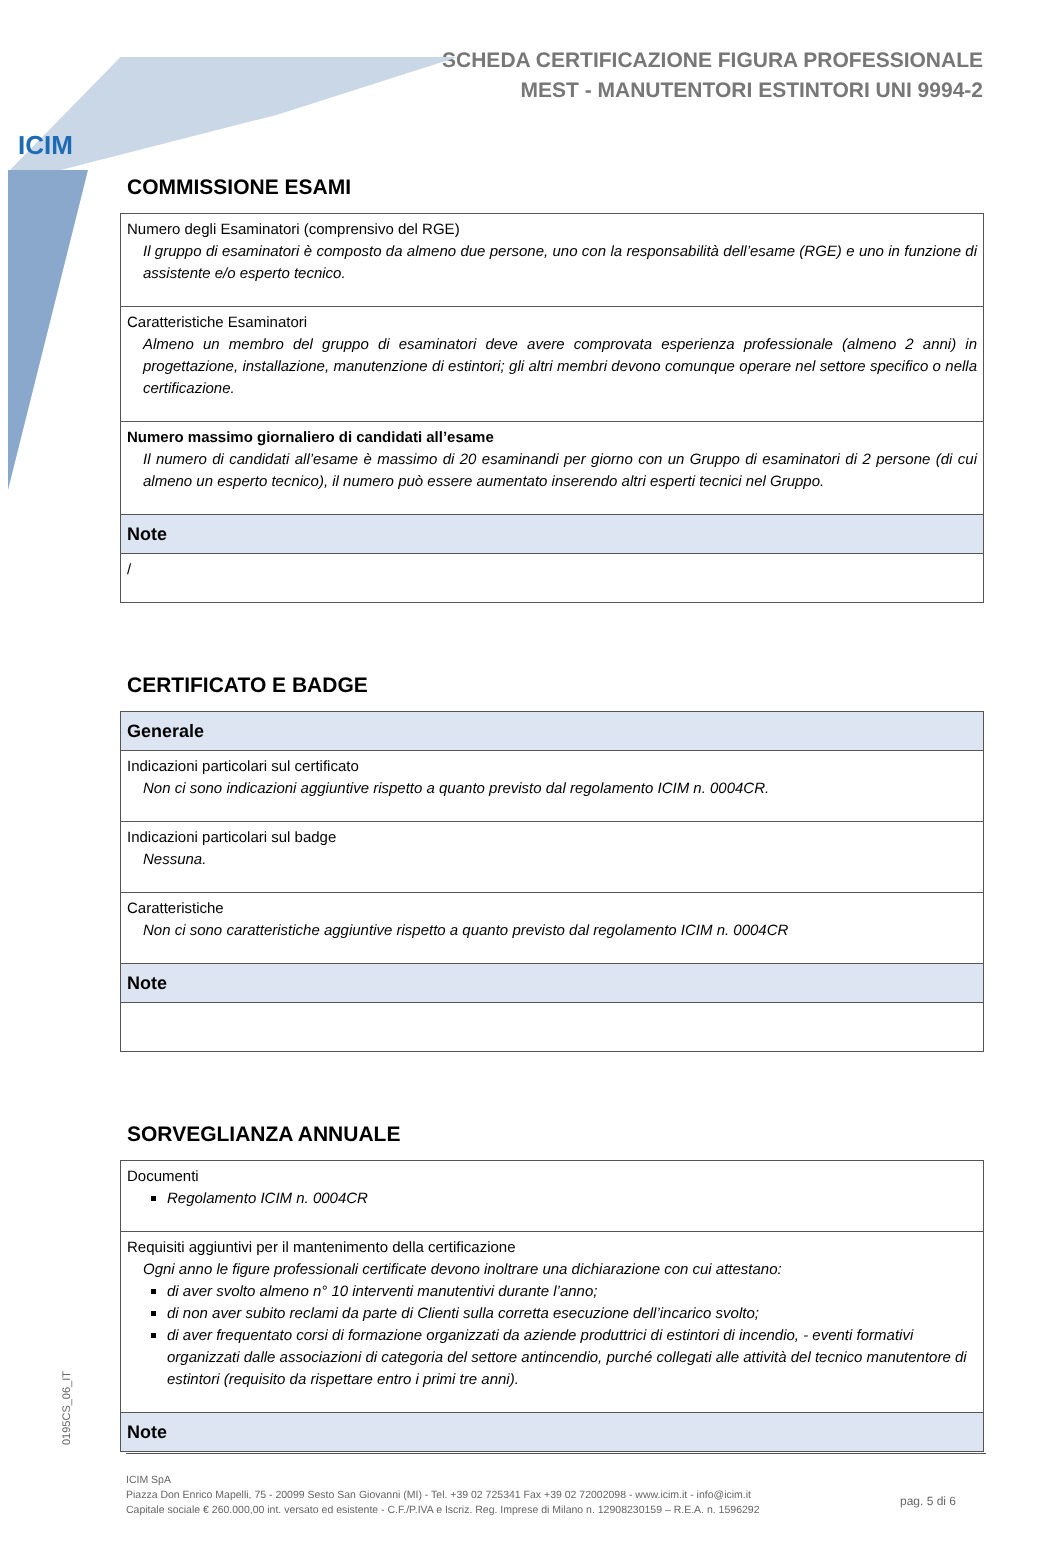ICIM
SCHEDA CERTIFICAZIONE FIGURA PROFESSIONALE
MEST - MANUTENTORI ESTINTORI UNI 9994-2
COMMISSIONE ESAMI
| Numero degli Esaminatori (comprensivo del RGE) Il gruppo di esaminatori è composto da almeno due persone, uno con la responsabilità dell’esame (RGE) e uno in funzione di assistente e/o esperto tecnico. |
| Caratteristiche Esaminatori Almeno un membro del gruppo di esaminatori deve avere comprovata esperienza professionale (almeno 2 anni) in progettazione, installazione, manutenzione di estintori; gli altri membri devono comunque operare nel settore specifico o nella certificazione. |
| Numero massimo giornaliero di candidati all’esame Il numero di candidati all’esame è massimo di 20 esaminandi per giorno con un Gruppo di esaminatori di 2 persone (di cui almeno un esperto tecnico), il numero può essere aumentato inserendo altri esperti tecnici nel Gruppo. |
| Note |
| / |
CERTIFICATO E BADGE
| Generale |
| Indicazioni particolari sul certificato Non ci sono indicazioni aggiuntive rispetto a quanto previsto dal regolamento ICIM n. 0004CR. |
| Indicazioni particolari sul badge Nessuna. |
| Caratteristiche Non ci sono caratteristiche aggiuntive rispetto a quanto previsto dal regolamento ICIM n. 0004CR |
| Note |
SORVEGLIANZA ANNUALE
| Documenti Regolamento ICIM n. 0004CR |
| Requisiti aggiuntivi per il mantenimento della certificazione Ogni anno le figure professionali certificate devono inoltrare una dichiarazione con cui attestano: di aver svolto almeno n° 10 interventi manutentivi durante l’anno; di non aver subito reclami da parte di Clienti sulla corretta esecuzione dell’incarico svolto; di aver frequentato corsi di formazione organizzati da aziende produttrici di estintori di incendio, - eventi formativi organizzati dalle associazioni di categoria del settore antincendio, purché collegati alle attività del tecnico manutentore di estintori (requisito da rispettare entro i primi tre anni). |
| Note |
0195CS_06_IT
ICIM SpA
Piazza Don Enrico Mapelli, 75 - 20099 Sesto San Giovanni (MI) - Tel. +39 02 725341 Fax +39 02 72002098 - www.icim.it - info@icim.it
Capitale sociale € 260.000,00 int. versato ed esistente - C.F./P.IVA e Iscriz. Reg. Imprese di Milano n. 12908230159 – R.E.A. n. 1596292
pag. 5 di 6